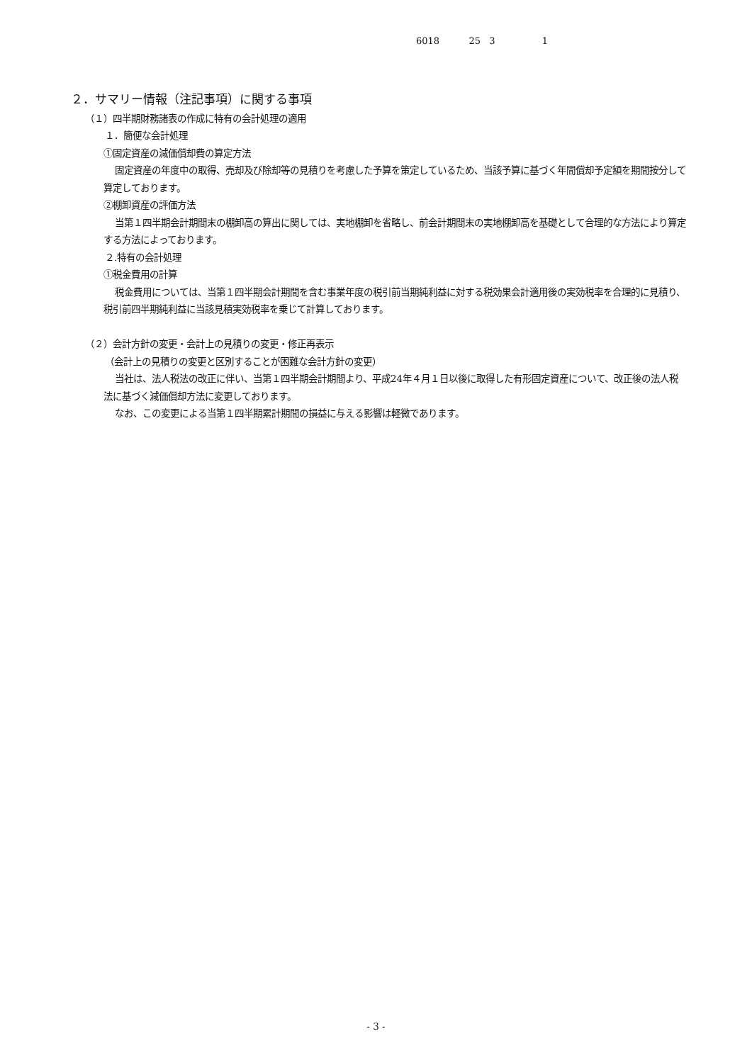6018 25 3 1
２．サマリー情報（注記事項）に関する事項
（１）四半期財務諸表の作成に特有の会計処理の適用
１．簡便な会計処理
①固定資産の減価償却費の算定方法
固定資産の年度中の取得、売却及び除却等の見積りを考慮した予算を策定しているため、当該予算に基づく年間償却予定額を期間按分して算定しております。
②棚卸資産の評価方法
当第１四半期会計期間末の棚卸高の算出に関しては、実地棚卸を省略し、前会計期間末の実地棚卸高を基礎として合理的な方法により算定する方法によっております。
２.特有の会計処理
①税金費用の計算
税金費用については、当第１四半期会計期間を含む事業年度の税引前当期純利益に対する税効果会計適用後の実効税率を合理的に見積り、税引前四半期純利益に当該見積実効税率を乗じて計算しております。
（２）会計方針の変更・会計上の見積りの変更・修正再表示
（会計上の見積りの変更と区別することが困難な会計方針の変更）
当社は、法人税法の改正に伴い、当第１四半期会計期間より、平成24年４月１日以後に取得した有形固定資産について、改正後の法人税法に基づく減価償却方法に変更しております。
なお、この変更による当第１四半期累計期間の損益に与える影響は軽微であります。
- 3 -